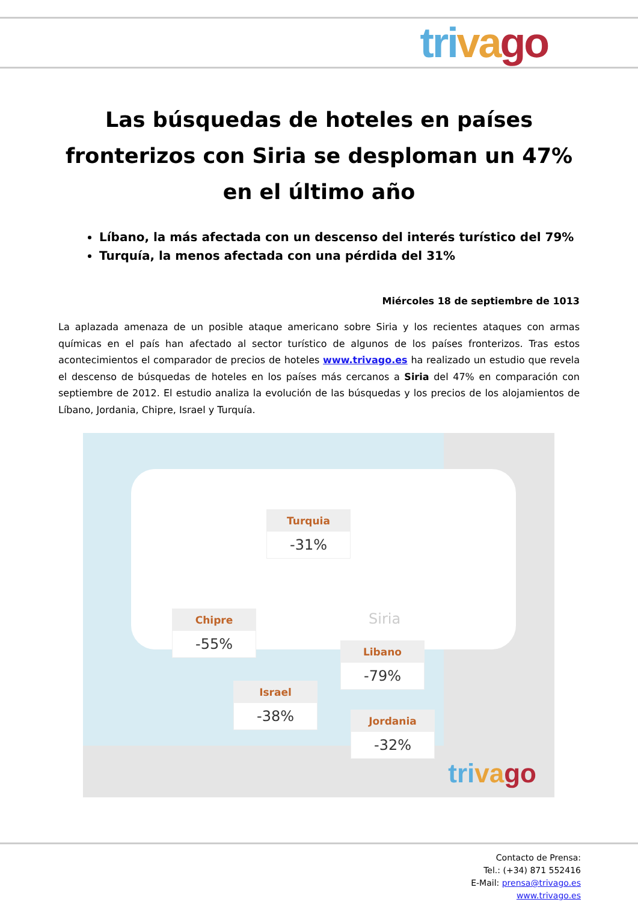tri va go
Las búsquedas de hoteles en países fronterizos con Siria se desploman un 47% en el último año
Líbano, la más afectada con un descenso del interés turístico del 79%
Turquía, la menos afectada con una pérdida del 31%
Miércoles 18 de septiembre de 1013
La aplazada amenaza de un posible ataque americano sobre Siria y los recientes ataques con armas químicas en el país han afectado al sector turístico de algunos de los países fronterizos. Tras estos acontecimientos el comparador de precios de hoteles www.trivago.es ha realizado un estudio que revela el descenso de búsquedas de hoteles en los países más cercanos a Siria del 47% en comparación con septiembre de 2012. El estudio analiza la evolución de las búsquedas y los precios de los alojamientos de Líbano, Jordania, Chipre, Israel y Turquía.
Turquia
-31%
Chipre
-55%
Siria
Libano
-79%
Israel
-38%
Jordania
-32%
tri va go
Contacto de Prensa:
Tel.: (+34) 871 552416
E-Mail: prensa@trivago.es
www.trivago.es